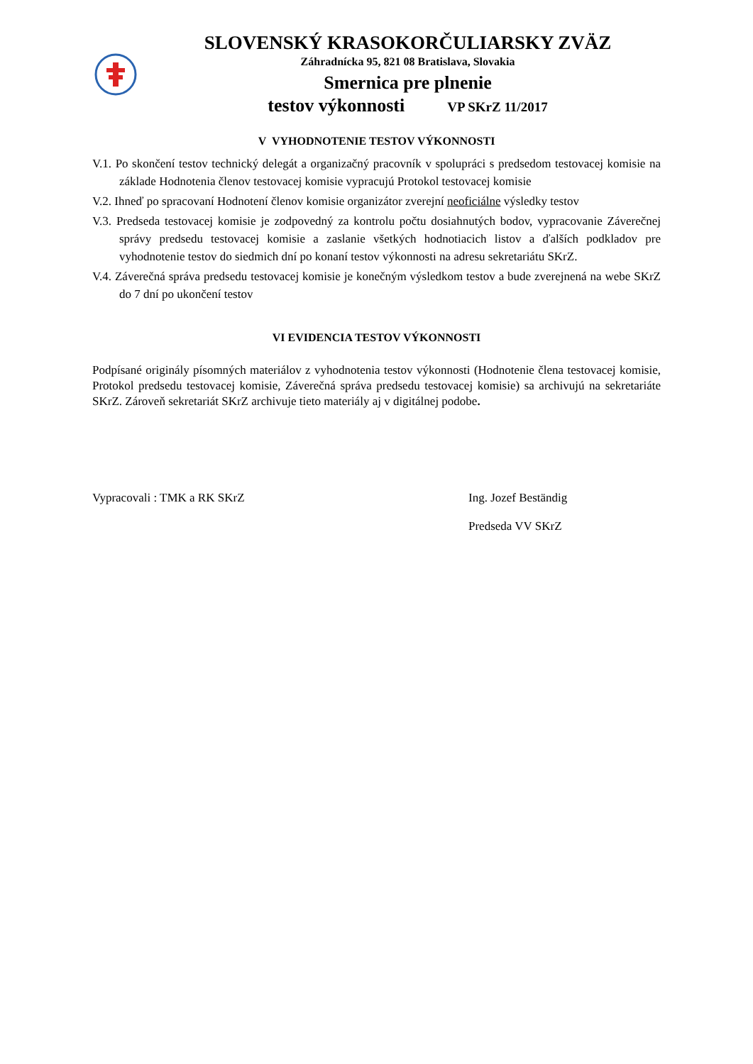SLOVENSKÝ KRASOKORČULIARSKY ZVÄZ
Záhradnícka 95, 821 08 Bratislava, Slovakia
Smernica pre plnenie
testov výkonnosti VP SKrZ 11/2017
V VYHODNOTENIE TESTOV VÝKONNOSTI
V.1. Po skončení testov technický delegát a organizačný pracovník v spolupráci s predsedom testovacej komisie na základe Hodnotenia členov testovacej komisie vypracujú Protokol testovacej komisie
V.2. Ihneď po spracovaní Hodnotení členov komisie organizátor zverejní neoficiálne výsledky testov
V.3. Predseda testovacej komisie je zodpovedný za kontrolu počtu dosiahnutých bodov, vypracovanie Záverečnej správy predsedu testovacej komisie a zaslanie všetkých hodnotiacich listov a ďalších podkladov pre vyhodnotenie testov do siedmich dní po konaní testov výkonnosti na adresu sekretariátu SKrZ.
V.4. Záverečná správa predsedu testovacej komisie je konečným výsledkom testov a bude zverejnená na webe SKrZ do 7 dní po ukončení testov
VI EVIDENCIA TESTOV VÝKONNOSTI
Podpísané originály písomných materiálov z vyhodnotenia testov výkonnosti (Hodnotenie člena testovacej komisie, Protokol predsedu testovacej komisie, Záverečná správa predsedu testovacej komisie) sa archivujú na sekretariáte SKrZ. Zároveň sekretariát SKrZ archivuje tieto materiály aj v digitálnej podobe.
Vypracovali : TMK a RK SKrZ Ing. Jozef Beständig
Predseda VV SKrZ